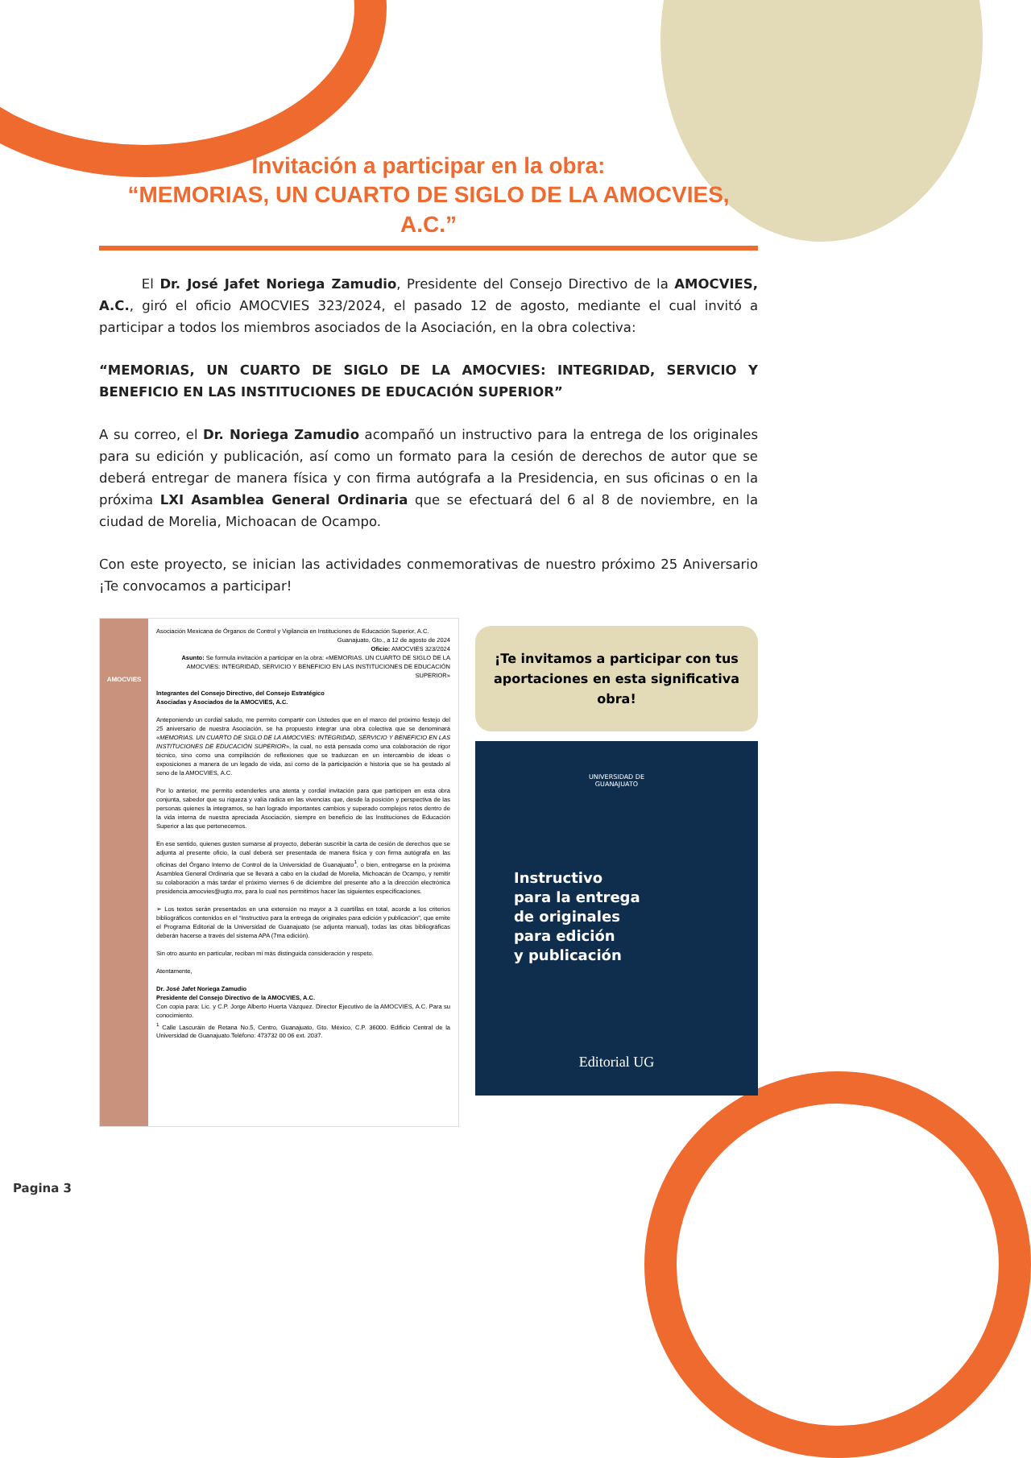Invitación a participar en la obra:
“MEMORIAS, UN CUARTO DE SIGLO DE LA AMOCVIES, A.C.”
El Dr. José Jafet Noriega Zamudio, Presidente del Consejo Directivo de la AMOCVIES, A.C., giró el oficio AMOCVIES 323/2024, el pasado 12 de agosto, mediante el cual invitó a participar a todos los miembros asociados de la Asociación, en la obra colectiva:
“MEMORIAS, UN CUARTO DE SIGLO DE LA AMOCVIES: INTEGRIDAD, SERVICIO Y BENEFICIO EN LAS INSTITUCIONES DE EDUCACIÓN SUPERIOR”
A su correo, el Dr. Noriega Zamudio acompañó un instructivo para la entrega de los originales para su edición y publicación, así como un formato para la cesión de derechos de autor que se deberá entregar de manera física y con firma autógrafa a la Presidencia, en sus oficinas o en la próxima LXI Asamblea General Ordinaria que se efectuará del 6 al 8 de noviembre, en la ciudad de Morelia, Michoacan de Ocampo.
Con este proyecto, se inician las actividades conmemorativas de nuestro próximo 25 Aniversario ¡Te convocamos a participar!
AMOCVIES
Asociación Mexicana de Órganos de Control y Vigilancia en Instituciones de Educación Superior, A.C.
Guanajuato, Gto., a 12 de agosto de 2024
Oficio: AMOCVIES 323/2024
Asunto: Se formula invitación a participar en la obra: «MEMORIAS. UN CUARTO DE SIGLO DE LA AMOCVIES: INTEGRIDAD, SERVICIO Y BENEFICIO EN LAS INSTITUCIONES DE EDUCACIÓN SUPERIOR»
Integrantes del Consejo Directivo, del Consejo Estratégico
Asociadas y Asociados de la AMOCVIES, A.C.
Anteponiendo un cordial saludo, me permito compartir con Ustedes que en el marco del próximo festejo del 25 aniversario de nuestra Asociación, se ha propuesto integrar una obra colectiva que se denominará «MEMORIAS. UN CUARTO DE SIGLO DE LA AMOCVIES: INTEGRIDAD, SERVICIO Y BENEFICIO EN LAS INSTITUCIONES DE EDUCACIÓN SUPERIOR», la cual, no está pensada como una colaboración de rigor técnico, sino como una compilación de reflexiones que se traduzcan en un intercambio de ideas o exposiciones a manera de un legado de vida, así como de la participación e historia que se ha gestado al seno de la AMOCVIES, A.C.
Por lo anterior, me permito extenderles una atenta y cordial invitación para que participen en esta obra conjunta, sabedor que su riqueza y valía radica en las vivencias que, desde la posición y perspectiva de las personas quienes la integramos, se han logrado importantes cambios y superado complejos retos dentro de la vida interna de nuestra apreciada Asociación, siempre en beneficio de las Instituciones de Educación Superior a las que pertenecemos.
En ese sentido, quienes gusten sumarse al proyecto, deberán suscribir la carta de cesión de derechos que se adjunta al presente oficio, la cual deberá ser presentada de manera física y con firma autógrafa en las oficinas del Órgano Interno de Control de la Universidad de Guanajuato<sup>1</sup>, o bien, entregarse en la próxima Asamblea General Ordinaria que se llevará a cabo en la ciudad de Morelia, Michoacán de Ocampo, y remitir su colaboración a más tardar el próximo viernes 6 de diciembre del presente año a la dirección electrónica presidencia.amocvies@ugto.mx, para lo cual nos permitimos hacer las siguientes especificaciones.
➢ Los textos serán presentados en una extensión no mayor a 3 cuartillas en total, acorde a los criterios bibliográficos contenidos en el “Instructivo para la entrega de originales para edición y publicación”, que emite el Programa Editorial de la Universidad de Guanajuato (se adjunta manual), todas las citas bibliográficas deberán hacerse a través del sistema APA (7ma edición).
Sin otro asunto en particular, reciban mi más distinguida consideración y respeto.
Atentamente,
Dr. José Jafet Noriega Zamudio
Presidente del Consejo Directivo de la AMOCVIES, A.C.
Con copia para: Lic. y C.P. Jorge Alberto Huerta Vázquez. Director Ejecutivo de la AMOCVIES, A.C. Para su conocimiento.
<sup>1</sup> Calle Lascuráin de Retana No.5, Centro, Guanajuato, Gto. México, C.P. 36000. Edificio Central de la Universidad de Guanajuato.Teléfono: 473732 00 06 ext. 2037.
¡Te invitamos a participar con tus aportaciones en esta significativa obra!
UNIVERSIDAD DE
GUANAJUATO
Instructivo
para la entrega
de originales
para edición
y publicación
Editorial UG
Pagina 3